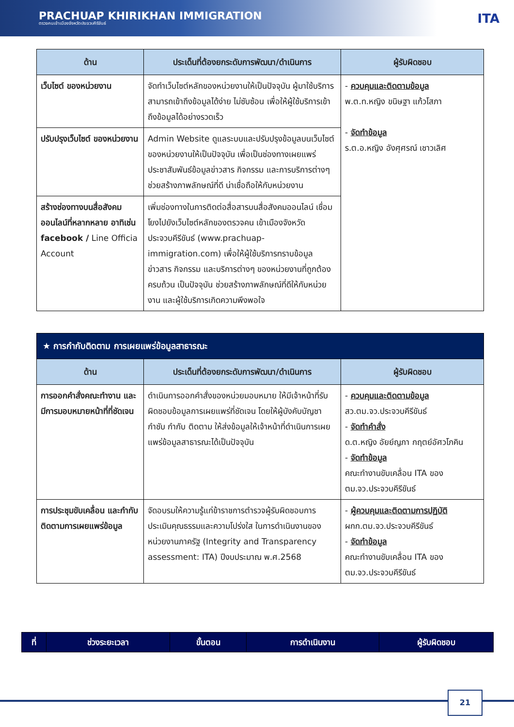PRACHUAP KHIRIKHAN IMMIGRATION
ตรวจคนเข้าเมืองจังหวัดประจวบคีรีขันธ์
ITA
| ด้าน | ประเด็นที่ต้องยกระดับการพัฒนา/ดำเนินการ | ผู้รับผิดชอบ |
| --- | --- | --- |
| เว็บไซต์ ของหน่วยงาน | จัดทำเว็บไซต์หลักของหน่วยงานให้เป็นปัจจุบัน ผู้มาใช้บริการ สามารถเข้าถึงข้อมูลได้ง่าย ไม่ซับซ้อน เพื่อให้ผู้ใช้บริการเข้าถึงข้อมูลได้อย่างรวดเร็ว | - ควบคุมและติดตามข้อมูล พ.ต.ท.หญิง ขนิษฐา แก้วโสภา - จัดทำข้อมูล ร.ต.อ.หญิง อังศุศรณ์ เชาวเลิศ |
| ปรับปรุงเว็บไซต์ ของหน่วยงาน | Admin Website ดูแลระบบและปรับปรุงข้อมูลบนเว็บไซต์ของหน่วยงานให้เป็นปัจจุบัน เพื่อเป็นช่องทางเผยแพร่ประชาสัมพันธ์ข้อมูลข่าวสาร กิจกรรม และการบริการต่างๆ ช่วยสร้างภาพลักษณ์ที่ดี น่าเชื่อถือให้กับหน่วยงาน | |
| สร้างช่องทางบนสื่อสังคมออนไลน์ที่หลากหลาย อาทิเช่น facebook / Line Officia Account | เพิ่มช่องทางในการติดต่อสื่อสารบนสื่อสังคมออนไลน์ เชื่อมโยงไปยังเว็บไซต์หลักของตรวจคน เข้าเมืองจังหวัดประจวบคีรีขันธ์ (www.prachuap-immigration.com) เพื่อให้ผู้ใช้บริการทราบข้อมูลข่าวสาร กิจกรรม และบริการต่างๆ ของหน่วยงานที่ถูกต้อง ครบถ้วน เป็นปัจจุบัน ช่วยสร้างภาพลักษณ์ที่ดีให้กับหน่วยงาน และผู้ใช้บริการเกิดความพึงพอใจ | |
| ★ การกำกับติดตาม การเผยแพร่ข้อมูลสาธารณะ | | |
| --- | --- | --- |
| ด้าน | ประเด็นที่ต้องยกระดับการพัฒนา/ดำเนินการ | ผู้รับผิดชอบ |
| การออกคำสั่งคณะทำงาน และมีการมอบหมายหน้าที่ที่ชัดเจน | ดำเนินการออกคำสั่งของหน่วยมอบหมาย ให้มีเจ้าหน้าที่รับผิดชอบข้อมูลการเผยแพร่ที่ชัดเจน โดยให้ผู้บังคับบัญชากำชับ กำกับ ติดตาม ให้ส่งข้อมูลให้เจ้าหน้าที่ดำเนินการเผยแพร่ข้อมูลสาธารณะได้เป็นปัจจุบัน | - ควบคุมและติดตามข้อมูล สว.ตม.จว.ประจวบคีรีขันธ์ - จัดทำคำสั่ง ด.ต.หญิง อัยย์ญภา กฤตย์อัศวโภคิน - จัดทำข้อมูล คณะทำงานขับเคลื่อน ITA ของ ตม.จว.ประจวบคีรีขันธ์ |
| การประชุมขับเคลื่อน และกำกับติดตามการเผยแพร่ข้อมูล | จัดอบรมให้ความรู้แก่ข้าราชการตำรวจผู้รับผิดชอบการประเมินคุณธรรมและความโปร่งใส ในการดำเนินงานของหน่วยงานภาครัฐ (Integrity and Transparency assessment: ITA) ปีงบประมาณ พ.ศ.2568 | - ผู้ควบคุมและติดตามการปฏิบัติ ผกก.ตม.จว.ประจวบคีรีขันธ์ - จัดทำข้อมูล คณะทำงานขับเคลื่อน ITA ของ ตม.จว.ประจวบคีรีขันธ์ |
| ที่ | ช่วงระยะเวลา | ขั้นตอน | การดำเนินงาน | ผู้รับผิดชอบ |
| --- | --- | --- | --- | --- |
21